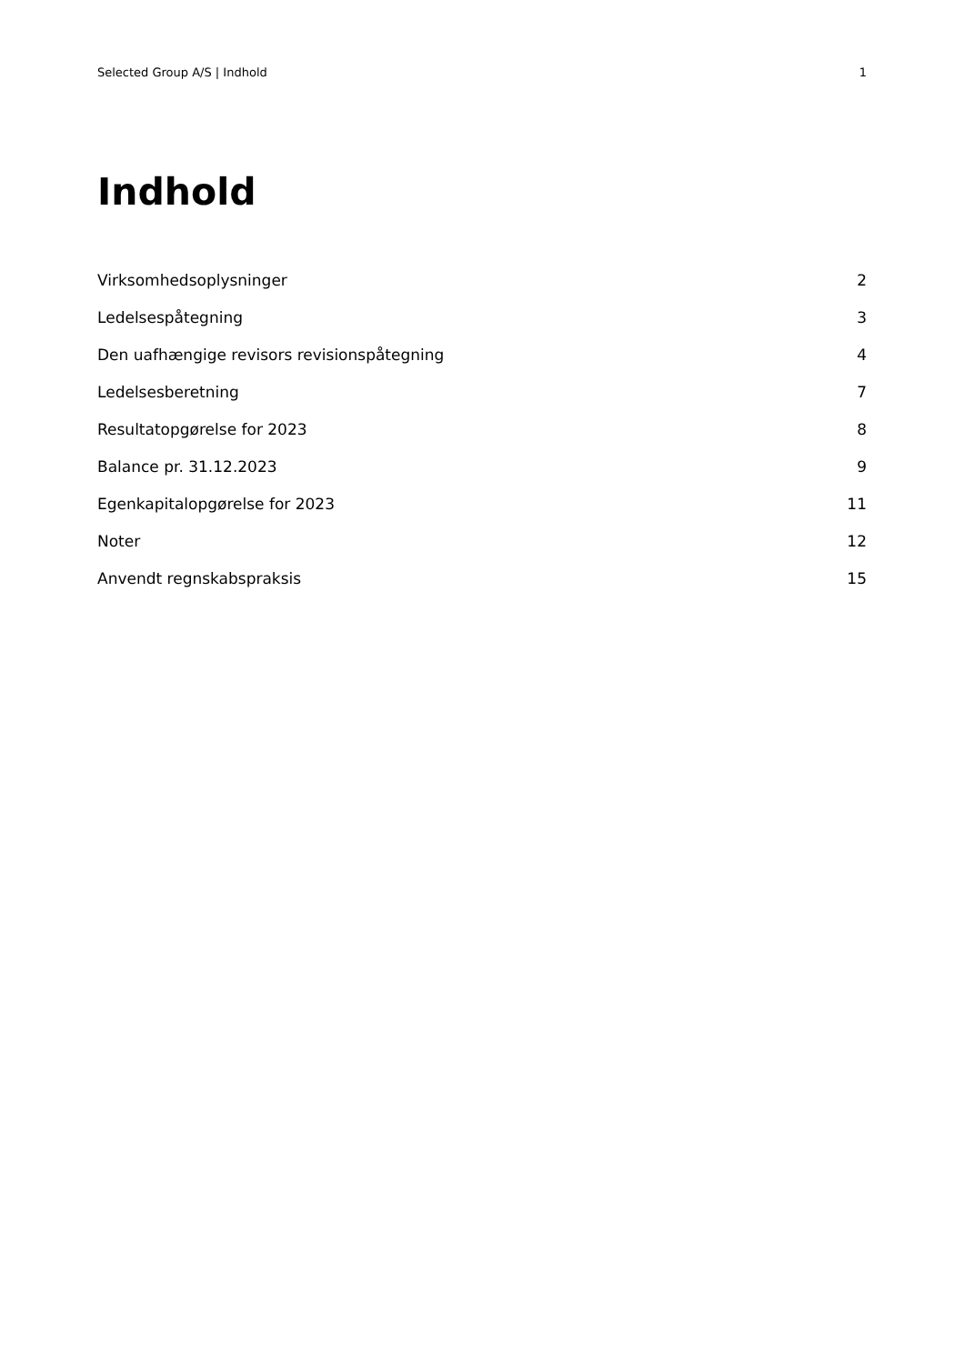Selected Group A/S | Indhold 1
Indhold
Virksomhedsoplysninger 2
Ledelsespåtegning 3
Den uafhængige revisors revisionspåtegning 4
Ledelsesberetning 7
Resultatopgørelse for 2023 8
Balance pr. 31.12.2023 9
Egenkapitalopgørelse for 2023 11
Noter 12
Anvendt regnskabspraksis 15